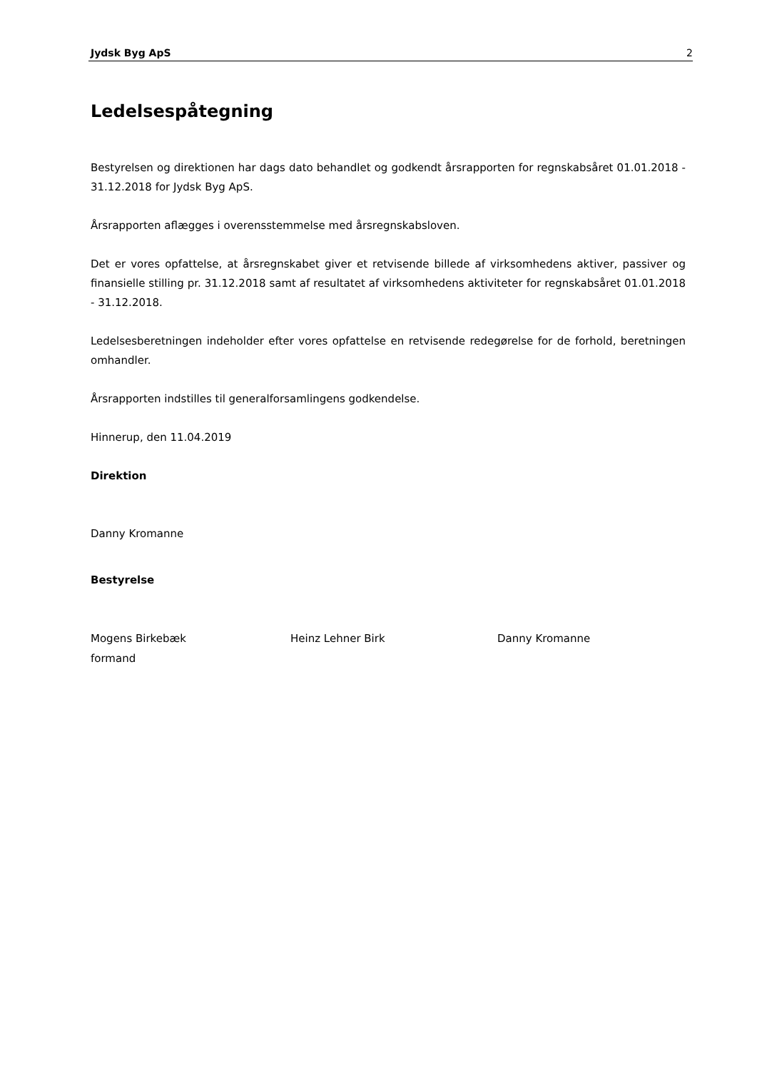Jydsk Byg ApS 2
Ledelsespåtegning
Bestyrelsen og direktionen har dags dato behandlet og godkendt årsrapporten for regnskabsåret 01.01.2018 - 31.12.2018 for Jydsk Byg ApS.
Årsrapporten aflægges i overensstemmelse med årsregnskabsloven.
Det er vores opfattelse, at årsregnskabet giver et retvisende billede af virksomhedens aktiver, passiver og finansielle stilling pr. 31.12.2018 samt af resultatet af virksomhedens aktiviteter for regnskabsåret 01.01.2018 - 31.12.2018.
Ledelsesberetningen indeholder efter vores opfattelse en retvisende redegørelse for de forhold, beret­ningen omhandler.
Årsrapporten indstilles til generalforsamlingens godkendelse.
Hinnerup, den 11.04.2019
Direktion
Danny Kromanne
Bestyrelse
Mogens Birkebæk
formand
Heinz Lehner Birk Danny Kromanne